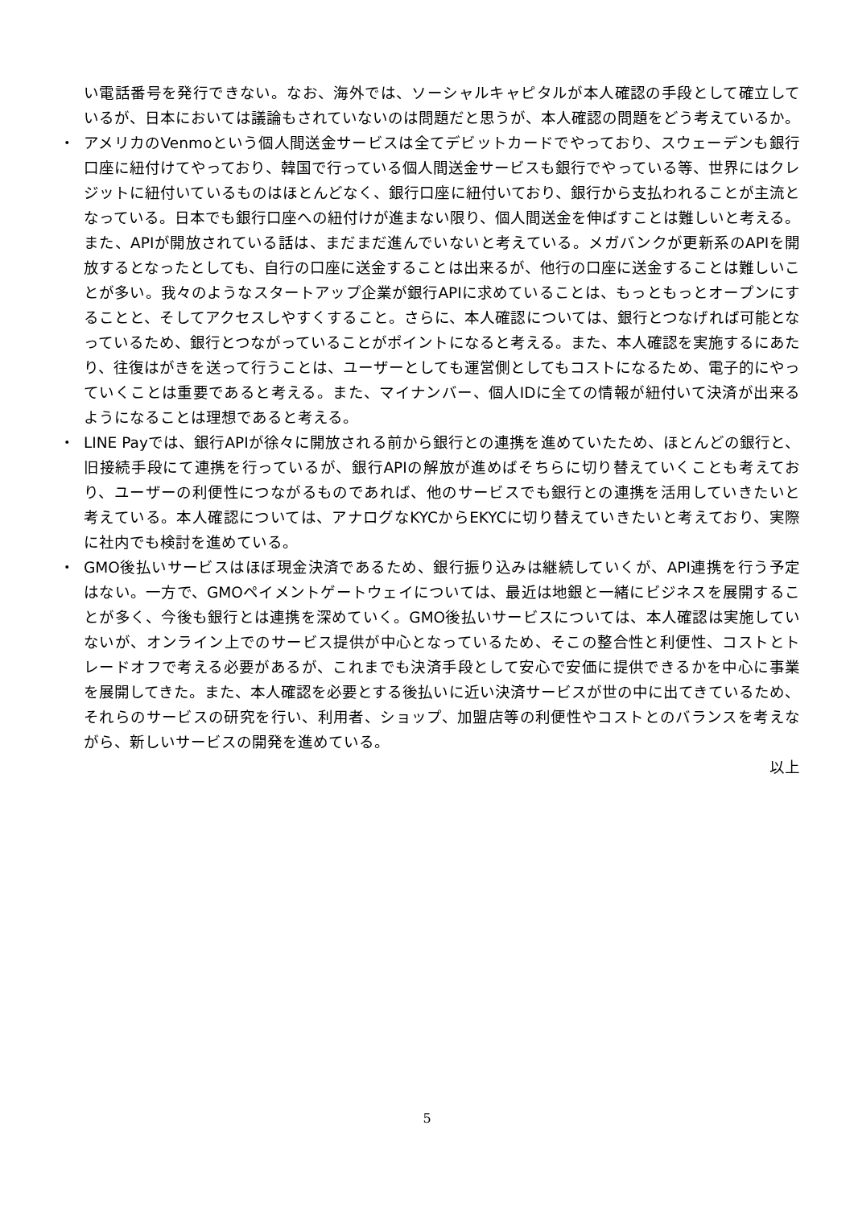い電話番号を発行できない。なお、海外では、ソーシャルキャピタルが本人確認の手段として確立しているが、日本においては議論もされていないのは問題だと思うが、本人確認の問題をどう考えているか。
・ アメリカのVenmoという個人間送金サービスは全てデビットカードでやっており、スウェーデンも銀行口座に紐付けてやっており、韓国で行っている個人間送金サービスも銀行でやっている等、世界にはクレジットに紐付いているものはほとんどなく、銀行口座に紐付いており、銀行から支払われることが主流となっている。日本でも銀行口座への紐付けが進まない限り、個人間送金を伸ばすことは難しいと考える。また、APIが開放されている話は、まだまだ進んでいないと考えている。メガバンクが更新系のAPIを開放するとなったとしても、自行の口座に送金することは出来るが、他行の口座に送金することは難しいことが多い。我々のようなスタートアップ企業が銀行APIに求めていることは、もっともっとオープンにすることと、そしてアクセスしやすくすること。さらに、本人確認については、銀行とつなげれば可能となっているため、銀行とつながっていることがポイントになると考える。また、本人確認を実施するにあたり、往復はがきを送って行うことは、ユーザーとしても運営側としてもコストになるため、電子的にやっていくことは重要であると考える。また、マイナンバー、個人IDに全ての情報が紐付いて決済が出来るようになることは理想であると考える。
・ LINE Payでは、銀行APIが徐々に開放される前から銀行との連携を進めていたため、ほとんどの銀行と、旧接続手段にて連携を行っているが、銀行APIの解放が進めばそちらに切り替えていくことも考えており、ユーザーの利便性につながるものであれば、他のサービスでも銀行との連携を活用していきたいと考えている。本人確認については、アナログなKYCからEKYCに切り替えていきたいと考えており、実際に社内でも検討を進めている。
・ GMO後払いサービスはほぼ現金決済であるため、銀行振り込みは継続していくが、API連携を行う予定はない。一方で、GMOペイメントゲートウェイについては、最近は地銀と一緒にビジネスを展開することが多く、今後も銀行とは連携を深めていく。GMO後払いサービスについては、本人確認は実施していないが、オンライン上でのサービス提供が中心となっているため、そこの整合性と利便性、コストとトレードオフで考える必要があるが、これまでも決済手段として安心で安価に提供できるかを中心に事業を展開してきた。また、本人確認を必要とする後払いに近い決済サービスが世の中に出てきているため、それらのサービスの研究を行い、利用者、ショップ、加盟店等の利便性やコストとのバランスを考えながら、新しいサービスの開発を進めている。
以上
5